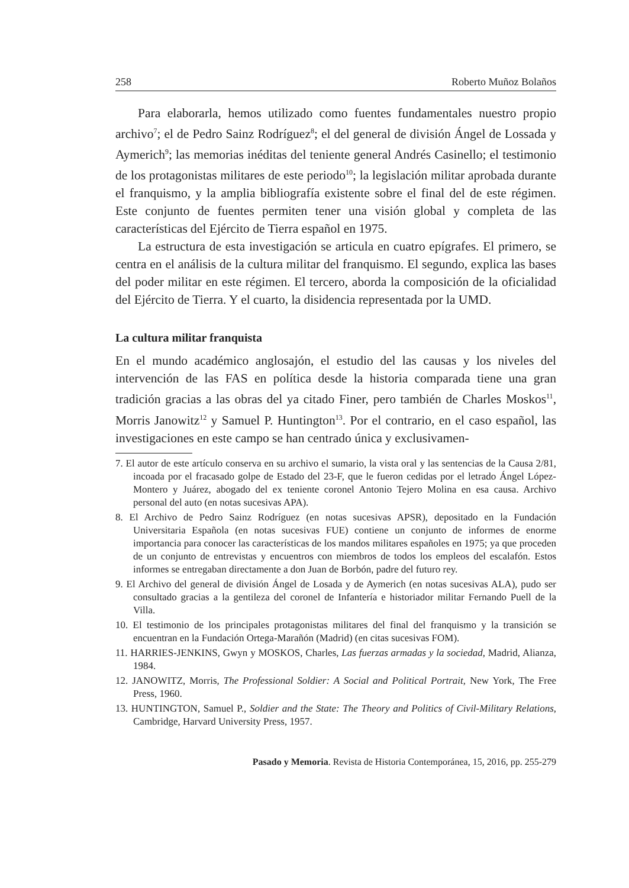258 Roberto Muñoz Bolaños
Para elaborarla, hemos utilizado como fuentes fundamentales nuestro propio archivo<sup>7</sup>; el de Pedro Sainz Rodríguez<sup>8</sup>; el del general de división Ángel de Lossada y Aymerich<sup>9</sup>; las memorias inéditas del teniente general Andrés Casinello; el testimonio de los protagonistas militares de este periodo<sup>10</sup>; la legislación militar aprobada durante el franquismo, y la amplia bibliografía existente sobre el final del de este régimen. Este conjunto de fuentes permiten tener una visión global y completa de las características del Ejército de Tierra español en 1975.
La estructura de esta investigación se articula en cuatro epígrafes. El primero, se centra en el análisis de la cultura militar del franquismo. El segundo, explica las bases del poder militar en este régimen. El tercero, aborda la composición de la oficialidad del Ejército de Tierra. Y el cuarto, la disidencia representada por la UMD.
La cultura militar franquista
En el mundo académico anglosajón, el estudio del las causas y los niveles del intervención de las FAS en política desde la historia comparada tiene una gran tradición gracias a las obras del ya citado Finer, pero también de Charles Moskos<sup>11</sup>, Morris Janowitz<sup>12</sup> y Samuel P. Huntington<sup>13</sup>. Por el contrario, en el caso español, las investigaciones en este campo se han centrado única y exclusivamen-
7. El autor de este artículo conserva en su archivo el sumario, la vista oral y las sentencias de la Causa 2/81, incoada por el fracasado golpe de Estado del 23-F, que le fueron cedidas por el letrado Ángel López-Montero y Juárez, abogado del ex teniente coronel Antonio Tejero Molina en esa causa. Archivo personal del auto (en notas sucesivas APA).
8. El Archivo de Pedro Sainz Rodríguez (en notas sucesivas APSR), depositado en la Fundación Universitaria Española (en notas sucesivas FUE) contiene un conjunto de informes de enorme importancia para conocer las características de los mandos militares españoles en 1975; ya que proceden de un conjunto de entrevistas y encuentros con miembros de todos los empleos del escalafón. Estos informes se entregaban directamente a don Juan de Borbón, padre del futuro rey.
9. El Archivo del general de división Ángel de Losada y de Aymerich (en notas sucesivas ALA), pudo ser consultado gracias a la gentileza del coronel de Infantería e historiador militar Fernando Puell de la Villa.
10. El testimonio de los principales protagonistas militares del final del franquismo y la transición se encuentran en la Fundación Ortega-Marañón (Madrid) (en citas sucesivas FOM).
11. HARRIES-JENKINS, Gwyn y MOSKOS, Charles, Las fuerzas armadas y la sociedad, Madrid, Alianza, 1984.
12. JANOWITZ, Morris, The Professional Soldier: A Social and Political Portrait, New York, The Free Press, 1960.
13. HUNTINGTON, Samuel P., Soldier and the State: The Theory and Politics of Civil-Military Relations, Cambridge, Harvard University Press, 1957.
Pasado y Memoria. Revista de Historia Contemporánea, 15, 2016, pp. 255-279